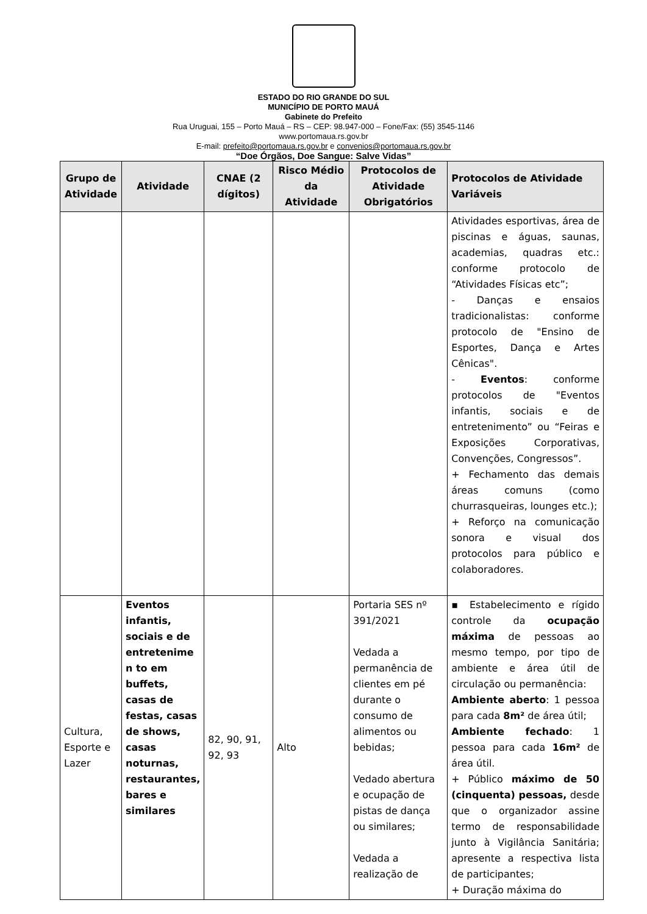ESTADO DO RIO GRANDE DO SUL
MUNICÍPIO DE PORTO MAUÁ
Gabinete do Prefeito
Rua Uruguai, 155 – Porto Mauá – RS – CEP: 98.947-000 – Fone/Fax: (55) 3545-1146
www.portomaua.rs.gov.br
E-mail: prefeito@portomaua.rs.gov.br e convenios@portomaua.rs.gov.br
“Doe Órgãos, Doe Sangue: Salve Vidas”
| Grupo de Atividade | Atividade | CNAE (2 dígitos) | Risco Médio da Atividade | Protocolos de Atividade Obrigatórios | Protocolos de Atividade Variáveis |
| --- | --- | --- | --- | --- | --- |
| | | | | | Atividades esportivas, área de piscinas e águas, saunas, academias, quadras etc.: conforme protocolo de “Atividades Físicas etc”; - Danças e ensaios tradicionalistas: conforme protocolo de "Ensino de Esportes, Dança e Artes Cênicas". - Eventos : conforme protocolos de "Eventos infantis, sociais e de entretenimento” ou “Feiras e Exposições Corporativas, Convenções, Congressos”. + Fechamento das demais áreas comuns (como churrasqueiras, lounges etc.); + Reforço na comunicação sonora e visual dos protocolos para público e colaboradores. |
| Cultura, Esporte e Lazer | Eventos infantis, sociais e de entretenime n to em buffets, casas de festas, casas de shows, casas noturnas, restaurantes, bares e similares | 82, 90, 91, 92, 93 | Alto | Portaria SES nº 391/2021 Vedada a permanência de clientes em pé durante o consumo de alimentos ou bebidas; Vedado abertura e ocupação de pistas de dança ou similares; Vedada a realização de | ▪ Estabelecimento e rígido controle da ocupação máxima de pessoas ao mesmo tempo, por tipo de ambiente e área útil de circulação ou permanência: Ambiente aberto : 1 pessoa para cada 8m² de área útil; Ambiente fechado : 1 pessoa para cada 16m² de área útil. + Público máximo de 50 (cinquenta) pessoas, desde que o organizador assine termo de responsabilidade junto à Vigilância Sanitária; apresente a respectiva lista de participantes; + Duração máxima do |